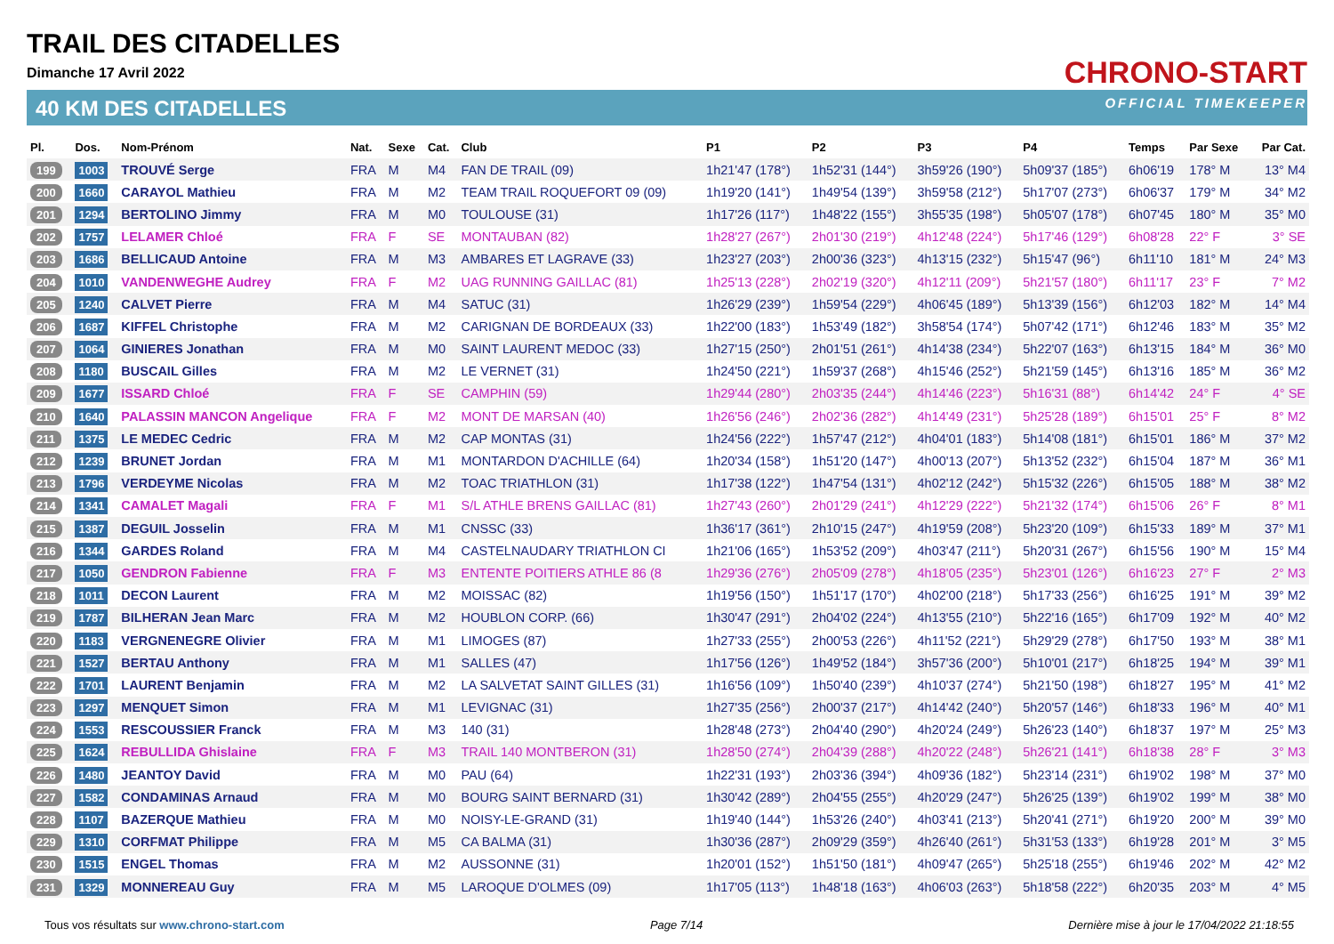TRAIL DES CITADELLES
Dimanche 17 Avril 2022
40 KM DES CITADELLES
CHRONO-START
OFFICIAL TIMEKEEPER
| Pl. | Dos. | Nom-Prénom | Nat. | Sexe | Cat. | Club | P1 | P2 | P3 | P4 | Temps | Par Sexe | Par Cat. |
| --- | --- | --- | --- | --- | --- | --- | --- | --- | --- | --- | --- | --- | --- |
| 199 | 1003 | TROUVÉ Serge | FRA | M | M4 | FAN DE TRAIL (09) | 1h21'47 (178°) | 1h52'31 (144°) | 3h59'26 (190°) | 5h09'37 (185°) | 6h06'19 | 178° M | 13° M4 |
| 200 | 1660 | CARAYOL Mathieu | FRA | M | M2 | TEAM TRAIL ROQUEFORT 09 (09) | 1h19'20 (141°) | 1h49'54 (139°) | 3h59'58 (212°) | 5h17'07 (273°) | 6h06'37 | 179° M | 34° M2 |
| 201 | 1294 | BERTOLINO Jimmy | FRA | M | M0 | TOULOUSE (31) | 1h17'26 (117°) | 1h48'22 (155°) | 3h55'35 (198°) | 5h05'07 (178°) | 6h07'45 | 180° M | 35° M0 |
| 202 | 1757 | LELAMER Chloé | FRA | F | SE | MONTAUBAN (82) | 1h28'27 (267°) | 2h01'30 (219°) | 4h12'48 (224°) | 5h17'46 (129°) | 6h08'28 | 22° F | 3° SE |
| 203 | 1686 | BELLICAUD Antoine | FRA | M | M3 | AMBARES ET LAGRAVE (33) | 1h23'27 (203°) | 2h00'36 (323°) | 4h13'15 (232°) | 5h15'47 (96°) | 6h11'10 | 181° M | 24° M3 |
| 204 | 1010 | VANDENWEGHE Audrey | FRA | F | M2 | UAG RUNNING GAILLAC (81) | 1h25'13 (228°) | 2h02'19 (320°) | 4h12'11 (209°) | 5h21'57 (180°) | 6h11'17 | 23° F | 7° M2 |
| 205 | 1240 | CALVET Pierre | FRA | M | M4 | SATUC (31) | 1h26'29 (239°) | 1h59'54 (229°) | 4h06'45 (189°) | 5h13'39 (156°) | 6h12'03 | 182° M | 14° M4 |
| 206 | 1687 | KIFFEL Christophe | FRA | M | M2 | CARIGNAN DE BORDEAUX (33) | 1h22'00 (183°) | 1h53'49 (182°) | 3h58'54 (174°) | 5h07'42 (171°) | 6h12'46 | 183° M | 35° M2 |
| 207 | 1064 | GINIERES Jonathan | FRA | M | M0 | SAINT LAURENT MEDOC (33) | 1h27'15 (250°) | 2h01'51 (261°) | 4h14'38 (234°) | 5h22'07 (163°) | 6h13'15 | 184° M | 36° M0 |
| 208 | 1180 | BUSCAIL Gilles | FRA | M | M2 | LE VERNET (31) | 1h24'50 (221°) | 1h59'37 (268°) | 4h15'46 (252°) | 5h21'59 (145°) | 6h13'16 | 185° M | 36° M2 |
| 209 | 1677 | ISSARD Chloé | FRA | F | SE | CAMPHIN (59) | 1h29'44 (280°) | 2h03'35 (244°) | 4h14'46 (223°) | 5h16'31 (88°) | 6h14'42 | 24° F | 4° SE |
| 210 | 1640 | PALASSIN MANCON Angelique | FRA | F | M2 | MONT DE MARSAN (40) | 1h26'56 (246°) | 2h02'36 (282°) | 4h14'49 (231°) | 5h25'28 (189°) | 6h15'01 | 25° F | 8° M2 |
| 211 | 1375 | LE MEDEC Cedric | FRA | M | M2 | CAP MONTAS (31) | 1h24'56 (222°) | 1h57'47 (212°) | 4h04'01 (183°) | 5h14'08 (181°) | 6h15'01 | 186° M | 37° M2 |
| 212 | 1239 | BRUNET Jordan | FRA | M | M1 | MONTARDON D'ACHILLE (64) | 1h20'34 (158°) | 1h51'20 (147°) | 4h00'13 (207°) | 5h13'52 (232°) | 6h15'04 | 187° M | 36° M1 |
| 213 | 1796 | VERDEYME Nicolas | FRA | M | M2 | TOAC TRIATHLON (31) | 1h17'38 (122°) | 1h47'54 (131°) | 4h02'12 (242°) | 5h15'32 (226°) | 6h15'05 | 188° M | 38° M2 |
| 214 | 1341 | CAMALET Magali | FRA | F | M1 | S/L ATHLE BRENS GAILLAC (81) | 1h27'43 (260°) | 2h01'29 (241°) | 4h12'29 (222°) | 5h21'32 (174°) | 6h15'06 | 26° F | 8° M1 |
| 215 | 1387 | DEGUIL Josselin | FRA | M | M1 | CNSSC (33) | 1h36'17 (361°) | 2h10'15 (247°) | 4h19'59 (208°) | 5h23'20 (109°) | 6h15'33 | 189° M | 37° M1 |
| 216 | 1344 | GARDES Roland | FRA | M | M4 | CASTELNAUDARY TRIATHLON CI | 1h21'06 (165°) | 1h53'52 (209°) | 4h03'47 (211°) | 5h20'31 (267°) | 6h15'56 | 190° M | 15° M4 |
| 217 | 1050 | GENDRON Fabienne | FRA | F | M3 | ENTENTE POITIERS ATHLE 86 (8 | 1h29'36 (276°) | 2h05'09 (278°) | 4h18'05 (235°) | 5h23'01 (126°) | 6h16'23 | 27° F | 2° M3 |
| 218 | 1011 | DECON Laurent | FRA | M | M2 | MOISSAC (82) | 1h19'56 (150°) | 1h51'17 (170°) | 4h02'00 (218°) | 5h17'33 (256°) | 6h16'25 | 191° M | 39° M2 |
| 219 | 1787 | BILHERAN Jean Marc | FRA | M | M2 | HOUBLON CORP. (66) | 1h30'47 (291°) | 2h04'02 (224°) | 4h13'55 (210°) | 5h22'16 (165°) | 6h17'09 | 192° M | 40° M2 |
| 220 | 1183 | VERGNENEGRE Olivier | FRA | M | M1 | LIMOGES (87) | 1h27'33 (255°) | 2h00'53 (226°) | 4h11'52 (221°) | 5h29'29 (278°) | 6h17'50 | 193° M | 38° M1 |
| 221 | 1527 | BERTAU Anthony | FRA | M | M1 | SALLES (47) | 1h17'56 (126°) | 1h49'52 (184°) | 3h57'36 (200°) | 5h10'01 (217°) | 6h18'25 | 194° M | 39° M1 |
| 222 | 1701 | LAURENT Benjamin | FRA | M | M2 | LA SALVETAT SAINT GILLES (31) | 1h16'56 (109°) | 1h50'40 (239°) | 4h10'37 (274°) | 5h21'50 (198°) | 6h18'27 | 195° M | 41° M2 |
| 223 | 1297 | MENQUET Simon | FRA | M | M1 | LEVIGNAC (31) | 1h27'35 (256°) | 2h00'37 (217°) | 4h14'42 (240°) | 5h20'57 (146°) | 6h18'33 | 196° M | 40° M1 |
| 224 | 1553 | RESCOUSSIER Franck | FRA | M | M3 | 140 (31) | 1h28'48 (273°) | 2h04'40 (290°) | 4h20'24 (249°) | 5h26'23 (140°) | 6h18'37 | 197° M | 25° M3 |
| 225 | 1624 | REBULLIDA Ghislaine | FRA | F | M3 | TRAIL 140 MONTBERON (31) | 1h28'50 (274°) | 2h04'39 (288°) | 4h20'22 (248°) | 5h26'21 (141°) | 6h18'38 | 28° F | 3° M3 |
| 226 | 1480 | JEANTOY David | FRA | M | M0 | PAU (64) | 1h22'31 (193°) | 2h03'36 (394°) | 4h09'36 (182°) | 5h23'14 (231°) | 6h19'02 | 198° M | 37° M0 |
| 227 | 1582 | CONDAMINAS Arnaud | FRA | M | M0 | BOURG SAINT BERNARD (31) | 1h30'42 (289°) | 2h04'55 (255°) | 4h20'29 (247°) | 5h26'25 (139°) | 6h19'02 | 199° M | 38° M0 |
| 228 | 1107 | BAZERQUE Mathieu | FRA | M | M0 | NOISY-LE-GRAND (31) | 1h19'40 (144°) | 1h53'26 (240°) | 4h03'41 (213°) | 5h20'41 (271°) | 6h19'20 | 200° M | 39° M0 |
| 229 | 1310 | CORFMAT Philippe | FRA | M | M5 | CA BALMA (31) | 1h30'36 (287°) | 2h09'29 (359°) | 4h26'40 (261°) | 5h31'53 (133°) | 6h19'28 | 201° M | 3° M5 |
| 230 | 1515 | ENGEL Thomas | FRA | M | M2 | AUSSONNE (31) | 1h20'01 (152°) | 1h51'50 (181°) | 4h09'47 (265°) | 5h25'18 (255°) | 6h19'46 | 202° M | 42° M2 |
| 231 | 1329 | MONNEREAU Guy | FRA | M | M5 | LAROQUE D'OLMES (09) | 1h17'05 (113°) | 1h48'18 (163°) | 4h06'03 (263°) | 5h18'58 (222°) | 6h20'35 | 203° M | 4° M5 |
Tous vos résultats sur www.chrono-start.com Page 7/14 Dernière mise à jour le 17/04/2022 21:18:55